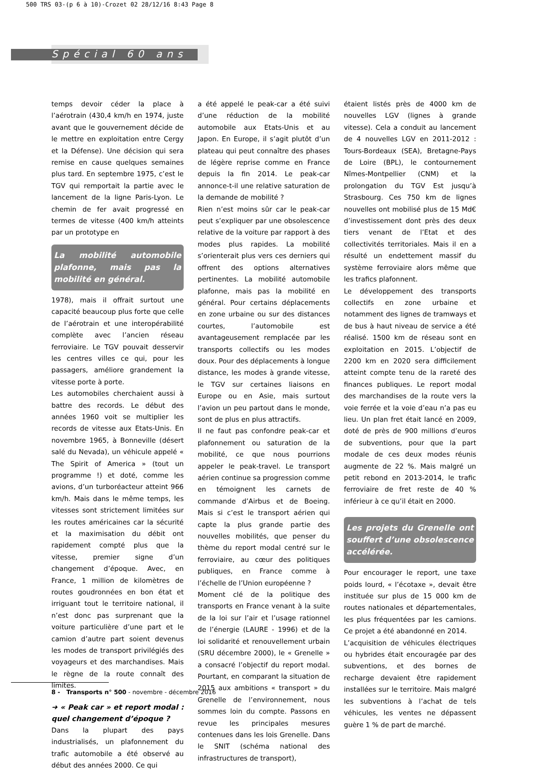500 TRS 03-(p 6 à 10)-Crozet 02 28/12/16 8:43 Page 8
Spécial 60 ans
temps devoir céder la place à l’aérotrain (430,4 km/h en 1974, juste avant que le gouvernement décide de le mettre en exploitation entre Cergy et la Défense). Une décision qui sera remise en cause quelques semaines plus tard. En septembre 1975, c’est le TGV qui remportait la partie avec le lancement de la ligne Paris-Lyon. Le chemin de fer avait progressé en termes de vitesse (400 km/h atteints par un prototype en
La mobilité automobile plafonne, mais pas la mobilité en général.
1978), mais il offrait surtout une capacité beaucoup plus forte que celle de l’aérotrain et une interopérabilité complète avec l’ancien réseau ferroviaire. Le TGV pouvait desservir les centres villes ce qui, pour les passagers, améliore grandement la vitesse porte à porte.
Les automobiles cherchaient aussi à battre des records. Le début des années 1960 voit se multiplier les records de vitesse aux Etats-Unis. En novembre 1965, à Bonneville (désert salé du Nevada), un véhicule appelé « The Spirit of America » (tout un programme !) et doté, comme les avions, d’un turboréacteur atteint 966 km/h. Mais dans le même temps, les vitesses sont strictement limitées sur les routes américaines car la sécurité et la maximisation du débit ont rapidement compté plus que la vitesse, premier signe d’un changement d’époque. Avec, en France, 1 million de kilomètres de routes goudronnées en bon état et irriguant tout le territoire national, il n’est donc pas surprenant que la voiture particulière d’une part et le camion d’autre part soient devenus les modes de transport privilégiés des voyageurs et des marchandises. Mais le règne de la route connaît des limites.
➜ « Peak car » et report modal : quel changement d’époque ?
Dans la plupart des pays industrialisés, un plafonnement du trafic automobile a été observé au début des années 2000. Ce qui
a été appelé le peak-car a été suivi d’une réduction de la mobilité automobile aux Etats-Unis et au Japon. En Europe, il s’agit plutôt d’un plateau qui peut connaître des phases de légère reprise comme en France depuis la fin 2014. Le peak-car annonce-t-il une relative saturation de la demande de mobilité ?
Rien n’est moins sûr car le peak-car peut s’expliquer par une obsolescence relative de la voiture par rapport à des modes plus rapides. La mobilité s’orienterait plus vers ces derniers qui offrent des options alternatives pertinentes. La mobilité automobile plafonne, mais pas la mobilité en général. Pour certains déplacements en zone urbaine ou sur des distances courtes, l’automobile est avantageusement remplacée par les transports collectifs ou les modes doux. Pour des déplacements à longue distance, les modes à grande vitesse, le TGV sur certaines liaisons en Europe ou en Asie, mais surtout l’avion un peu partout dans le monde, sont de plus en plus attractifs.
Il ne faut pas confondre peak-car et plafonnement ou saturation de la mobilité, ce que nous pourrions appeler le peak-travel. Le transport aérien continue sa progression comme en témoignent les carnets de commande d’Airbus et de Boeing. Mais si c’est le transport aérien qui capte la plus grande partie des nouvelles mobilités, que penser du thème du report modal centré sur le ferroviaire, au cœur des politiques publiques, en France comme à l’échelle de l’Union européenne ?
Moment clé de la politique des transports en France venant à la suite de la loi sur l’air et l’usage rationnel de l’énergie (LAURE - 1996) et de la loi solidarité et renouvellement urbain (SRU décembre 2000), le « Grenelle » a consacré l’objectif du report modal. Pourtant, en comparant la situation de 2015 aux ambitions « transport » du Grenelle de l’environnement, nous sommes loin du compte. Passons en revue les principales mesures contenues dans les lois Grenelle. Dans le SNIT (schéma national des infrastructures de transport),
étaient listés près de 4000 km de nouvelles LGV (lignes à grande vitesse). Cela a conduit au lancement de 4 nouvelles LGV en 2011-2012 : Tours-Bordeaux (SEA), Bretagne-Pays de Loire (BPL), le contournement Nîmes-Montpellier (CNM) et la prolongation du TGV Est jusqu’à Strasbourg. Ces 750 km de lignes nouvelles ont mobilisé plus de 15 Md€ d’investissement dont près des deux tiers venant de l’Etat et des collectivités territoriales. Mais il en a résulté un endettement massif du système ferroviaire alors même que les trafics plafonnent.
Le développement des transports collectifs en zone urbaine et notamment des lignes de tramways et de bus à haut niveau de service a été réalisé. 1500 km de réseau sont en exploitation en 2015. L’objectif de 2200 km en 2020 sera difficilement atteint compte tenu de la rareté des finances publiques. Le report modal des marchandises de la route vers la voie ferrée et la voie d’eau n’a pas eu lieu. Un plan fret était lancé en 2009, doté de près de 900 millions d’euros de subventions, pour que la part modale de ces deux modes réunis augmente de 22 %. Mais malgré un petit rebond en 2013-2014, le trafic ferroviaire de fret reste de 40 % inférieur à ce qu’il était en 2000.
Les projets du Grenelle ont souffert d’une obsolescence accélérée.
Pour encourager le report, une taxe poids lourd, « l’écotaxe », devait être instituée sur plus de 15 000 km de routes nationales et départementales, les plus fréquentées par les camions. Ce projet a été abandonné en 2014.
L’acquisition de véhicules électriques ou hybrides était encouragée par des subventions, et des bornes de recharge devaient être rapidement installées sur le territoire. Mais malgré les subventions à l’achat de tels véhicules, les ventes ne dépassent guère 1 % de part de marché.
8 - Transports n° 500 - novembre - décembre 2016